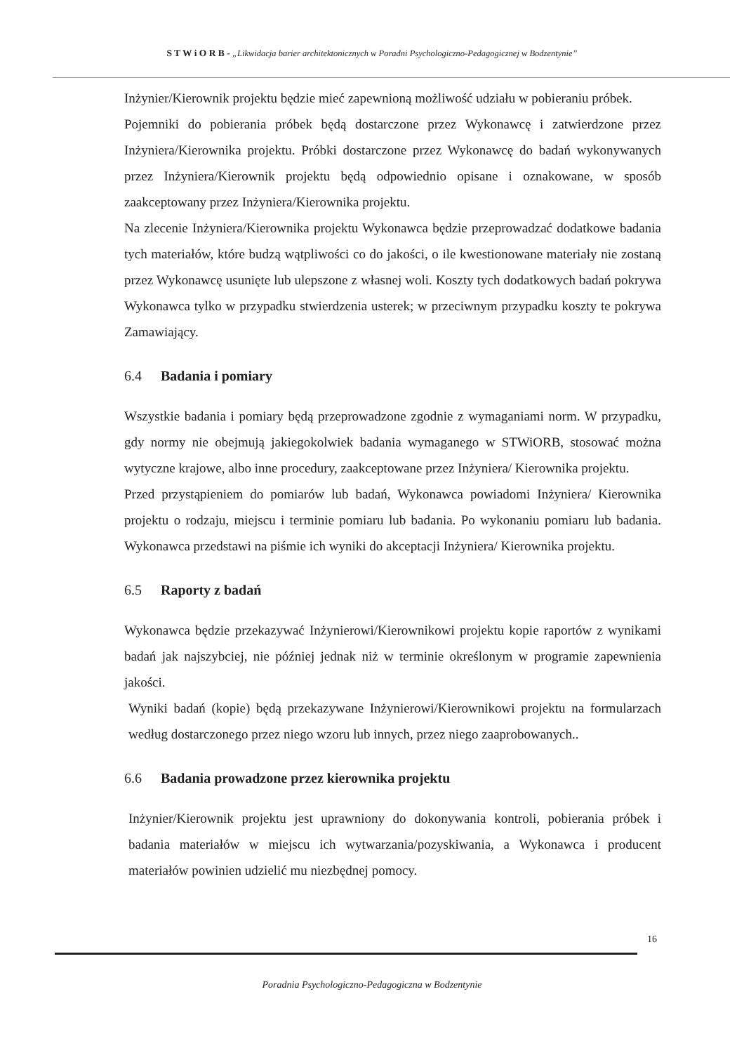S T W i O R B - „Likwidacja barier architektonicznych w Poradni Psychologiczno-Pedagogicznej w Bodzentynie”
Inżynier/Kierownik projektu będzie mieć zapewnioną możliwość udziału w pobieraniu próbek.
Pojemniki do pobierania próbek będą dostarczone przez Wykonawcę i zatwierdzone przez Inżyniera/Kierownika projektu. Próbki dostarczone przez Wykonawcę do badań wykonywanych przez Inżyniera/Kierownik projektu będą odpowiednio opisane i oznakowane, w sposób zaakceptowany przez Inżyniera/Kierownika projektu.
Na zlecenie Inżyniera/Kierownika projektu Wykonawca będzie przeprowadzać dodatkowe badania tych materiałów, które budzą wątpliwości co do jakości, o ile kwestionowane materiały nie zostaną przez Wykonawcę usunięte lub ulepszone z własnej woli. Koszty tych dodatkowych badań pokrywa Wykonawca tylko w przypadku stwierdzenia usterek; w przeciwnym przypadku koszty te pokrywa Zamawiający.
6.4 Badania i pomiary
Wszystkie badania i pomiary będą przeprowadzone zgodnie z wymaganiami norm. W przypadku, gdy normy nie obejmują jakiegokolwiek badania wymaganego w STWiORB, stosować można wytyczne krajowe, albo inne procedury, zaakceptowane przez Inżyniera/ Kierownika projektu.
Przed przystąpieniem do pomiarów lub badań, Wykonawca powiadomi Inżyniera/ Kierownika projektu o rodzaju, miejscu i terminie pomiaru lub badania. Po wykonaniu pomiaru lub badania. Wykonawca przedstawi na piśmie ich wyniki do akceptacji Inżyniera/ Kierownika projektu.
6.5 Raporty z badań
Wykonawca będzie przekazywać Inżynierowi/Kierownikowi projektu kopie raportów z wynikami badań jak najszybciej, nie później jednak niż w terminie określonym w programie zapewnienia jakości.
Wyniki badań (kopie) będą przekazywane Inżynierowi/Kierownikowi projektu na formularzach według dostarczonego przez niego wzoru lub innych, przez niego zaaprobowanych..
6.6 Badania prowadzone przez kierownika projektu
Inżynier/Kierownik projektu jest uprawniony do dokonywania kontroli, pobierania próbek i badania materiałów w miejscu ich wytwarzania/pozyskiwania, a Wykonawca i producent materiałów powinien udzielić mu niezbędnej pomocy.
16
Poradnia Psychologiczno-Pedagogiczna w Bodzentynie